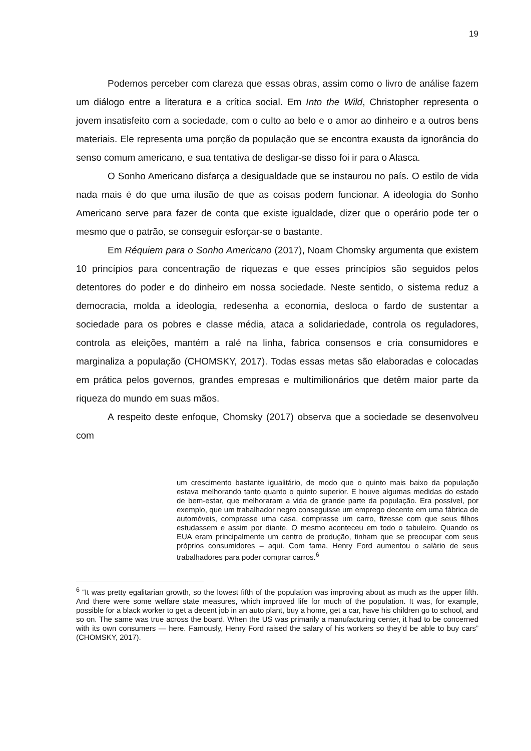19
Podemos perceber com clareza que essas obras, assim como o livro de análise fazem um diálogo entre a literatura e a crítica social. Em Into the Wild, Christopher representa o jovem insatisfeito com a sociedade, com o culto ao belo e o amor ao dinheiro e a outros bens materiais. Ele representa uma porção da população que se encontra exausta da ignorância do senso comum americano, e sua tentativa de desligar-se disso foi ir para o Alasca.
O Sonho Americano disfarça a desigualdade que se instaurou no país. O estilo de vida nada mais é do que uma ilusão de que as coisas podem funcionar. A ideologia do Sonho Americano serve para fazer de conta que existe igualdade, dizer que o operário pode ter o mesmo que o patrão, se conseguir esforçar-se o bastante.
Em Réquiem para o Sonho Americano (2017), Noam Chomsky argumenta que existem 10 princípios para concentração de riquezas e que esses princípios são seguidos pelos detentores do poder e do dinheiro em nossa sociedade. Neste sentido, o sistema reduz a democracia, molda a ideologia, redesenha a economia, desloca o fardo de sustentar a sociedade para os pobres e classe média, ataca a solidariedade, controla os reguladores, controla as eleições, mantém a ralé na linha, fabrica consensos e cria consumidores e marginaliza a população (CHOMSKY, 2017). Todas essas metas são elaboradas e colocadas em prática pelos governos, grandes empresas e multimilionários que detêm maior parte da riqueza do mundo em suas mãos.
A respeito deste enfoque, Chomsky (2017) observa que a sociedade se desenvolveu com
um crescimento bastante igualitário, de modo que o quinto mais baixo da população estava melhorando tanto quanto o quinto superior. E houve algumas medidas do estado de bem-estar, que melhoraram a vida de grande parte da população. Era possível, por exemplo, que um trabalhador negro conseguisse um emprego decente em uma fábrica de automóveis, comprasse uma casa, comprasse um carro, fizesse com que seus filhos estudassem e assim por diante. O mesmo aconteceu em todo o tabuleiro. Quando os EUA eram principalmente um centro de produção, tinham que se preocupar com seus próprios consumidores – aqui. Com fama, Henry Ford aumentou o salário de seus trabalhadores para poder comprar carros.<sup>6</sup>
<sup>6</sup> “It was pretty egalitarian growth, so the lowest fifth of the population was improving about as much as the upper fifth. And there were some welfare state measures, which improved life for much of the population. It was, for example, possible for a black worker to get a decent job in an auto plant, buy a home, get a car, have his children go to school, and so on. The same was true across the board. When the US was primarily a manufacturing center, it had to be concerned with its own consumers — here. Famously, Henry Ford raised the salary of his workers so they’d be able to buy cars” (CHOMSKY, 2017).